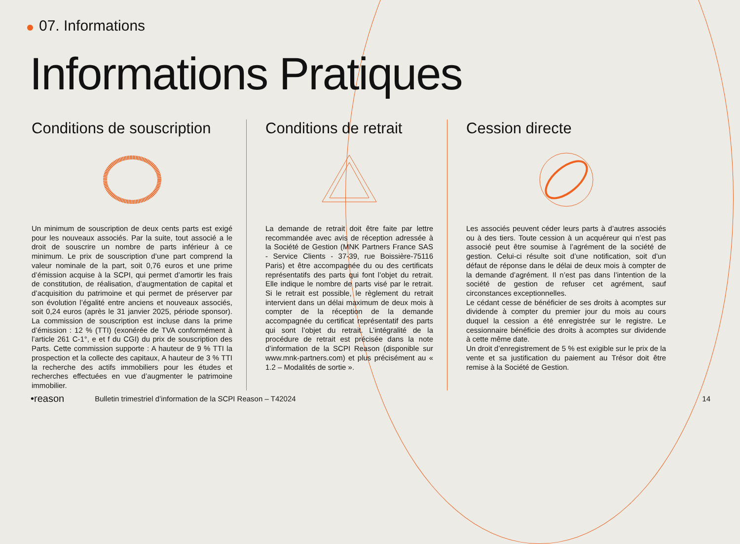07. Informations
Informations Pratiques
Conditions de souscription
Un minimum de souscription de deux cents parts est exigé pour les nouveaux associés. Par la suite, tout associé a le droit de souscrire un nombre de parts inférieur à ce minimum. Le prix de souscription d’une part comprend la valeur nominale de la part, soit 0,76 euros et une prime d’émission acquise à la SCPI, qui permet d’amortir les frais de constitution, de réalisation, d’augmentation de capital et d’acquisition du patrimoine et qui permet de préserver par son évolution l’égalité entre anciens et nouveaux associés, soit 0,24 euros (après le 31 janvier 2025, période sponsor). La commission de souscription est incluse dans la prime d’émission : 12 % (TTI) (exonérée de TVA conformément à l’article 261 C-1°, e et f du CGI) du prix de souscription des Parts. Cette commission supporte : A hauteur de 9 % TTI la prospection et la collecte des capitaux, A hauteur de 3 % TTI la recherche des actifs immobiliers pour les études et recherches effectuées en vue d’augmenter le patrimoine immobilier.
Conditions de retrait
La demande de retrait doit être faite par lettre recommandée avec avis de réception adressée à la Société de Gestion (MNK Partners France SAS - Service Clients - 37-39, rue Boissière-75116 Paris) et être accompagnée du ou des certificats représentatifs des parts qui font l’objet du retrait. Elle indique le nombre de parts visé par le retrait. Si le retrait est possible, le règlement du retrait intervient dans un délai maximum de deux mois à compter de la réception de la demande accompagnée du certificat représentatif des parts qui sont l’objet du retrait. L’intégralité de la procédure de retrait est précisée dans la note d’information de la SCPI Reason (disponible sur www.mnk-partners.com) et plus précisément au « 1.2 – Modalités de sortie ».
Cession directe
Les associés peuvent céder leurs parts à d’autres associés ou à des tiers. Toute cession à un acquéreur qui n’est pas associé peut être soumise à l’agrément de la société de gestion. Celui-ci résulte soit d’une notification, soit d’un défaut de réponse dans le délai de deux mois à compter de la demande d’agrément. Il n’est pas dans l’intention de la société de gestion de refuser cet agrément, sauf circonstances exceptionnelles.
Le cédant cesse de bénéficier de ses droits à acomptes sur dividende à compter du premier jour du mois au cours duquel la cession a été enregistrée sur le registre. Le cessionnaire bénéficie des droits à acomptes sur dividende à cette même date.
Un droit d’enregistrement de 5 % est exigible sur le prix de la vente et sa justification du paiement au Trésor doit être remise à la Société de Gestion.
•reason
Bulletin trimestriel d’information de la SCPI Reason – T42024
14